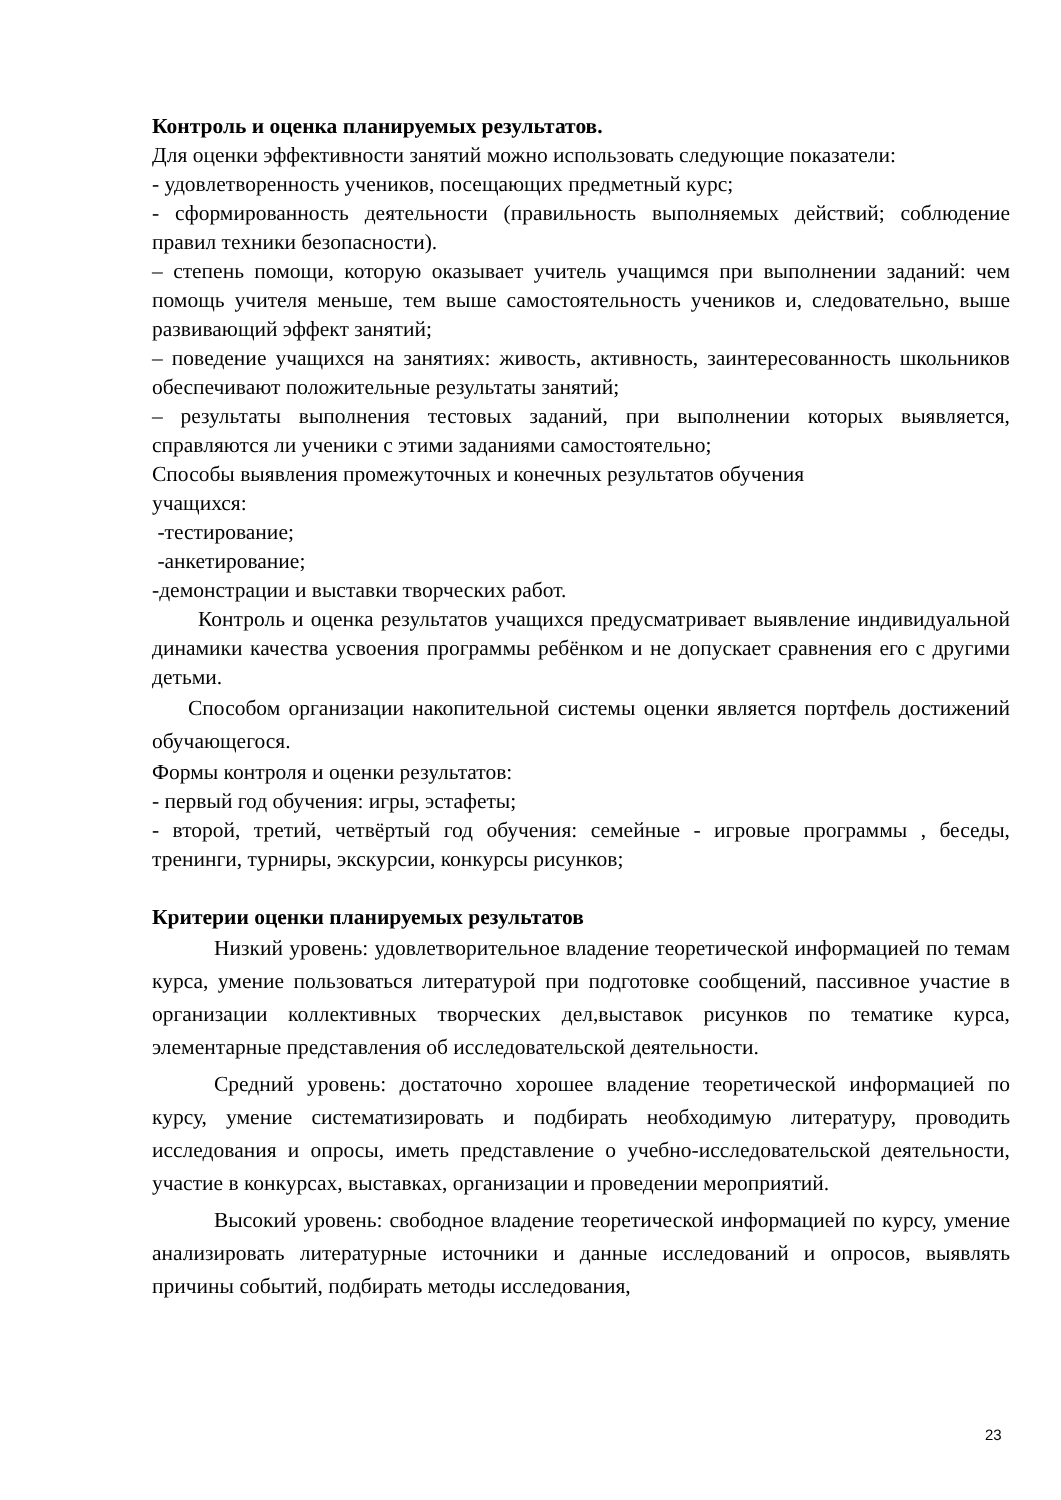Контроль и оценка планируемых результатов.
Для оценки эффективности занятий можно использовать следующие показатели:
- удовлетворенность учеников, посещающих предметный курс;
- сформированность деятельности (правильность выполняемых действий; соблюдение правил техники безопасности).
– степень помощи, которую оказывает учитель учащимся при выполнении заданий: чем помощь учителя меньше, тем выше самостоятельность учеников и, следовательно, выше развивающий эффект занятий;
– поведение учащихся на занятиях: живость, активность, заинтересованность школьников обеспечивают положительные результаты занятий;
– результаты выполнения тестовых заданий, при выполнении которых выявляется, справляются ли ученики с этими заданиями самостоятельно;
Способы выявления промежуточных и конечных результатов обучения
учащихся:
-тестирование;
-анкетирование;
-демонстрации и выставки творческих работ.
Контроль и оценка результатов учащихся предусматривает выявление индивидуальной динамики качества усвоения программы ребёнком и не допускает сравнения его с другими детьми.
Способом организации накопительной системы оценки является портфель достижений обучающегося.
Формы контроля и оценки результатов:
- первый год обучения: игры, эстафеты;
- второй, третий, четвёртый год обучения: семейные - игровые программы , беседы, тренинги, турниры, экскурсии, конкурсы рисунков;
Критерии оценки планируемых результатов
Низкий уровень: удовлетворительное владение теоретической информацией по темам курса, умение пользоваться литературой при подготовке сообщений, пассивное участие в организации коллективных творческих дел,выставок рисунков по тематике курса, элементарные представления об исследовательской деятельности.
Средний уровень: достаточно хорошее владение теоретической информацией по курсу, умение систематизировать и подбирать необходимую литературу, проводить исследования и опросы, иметь представление о учебно-исследовательской деятельности, участие в конкурсах, выставках, организации и проведении мероприятий.
Высокий уровень: свободное владение теоретической информацией по курсу, умение анализировать литературные источники и данные исследований и опросов, выявлять причины событий, подбирать методы исследования,
23